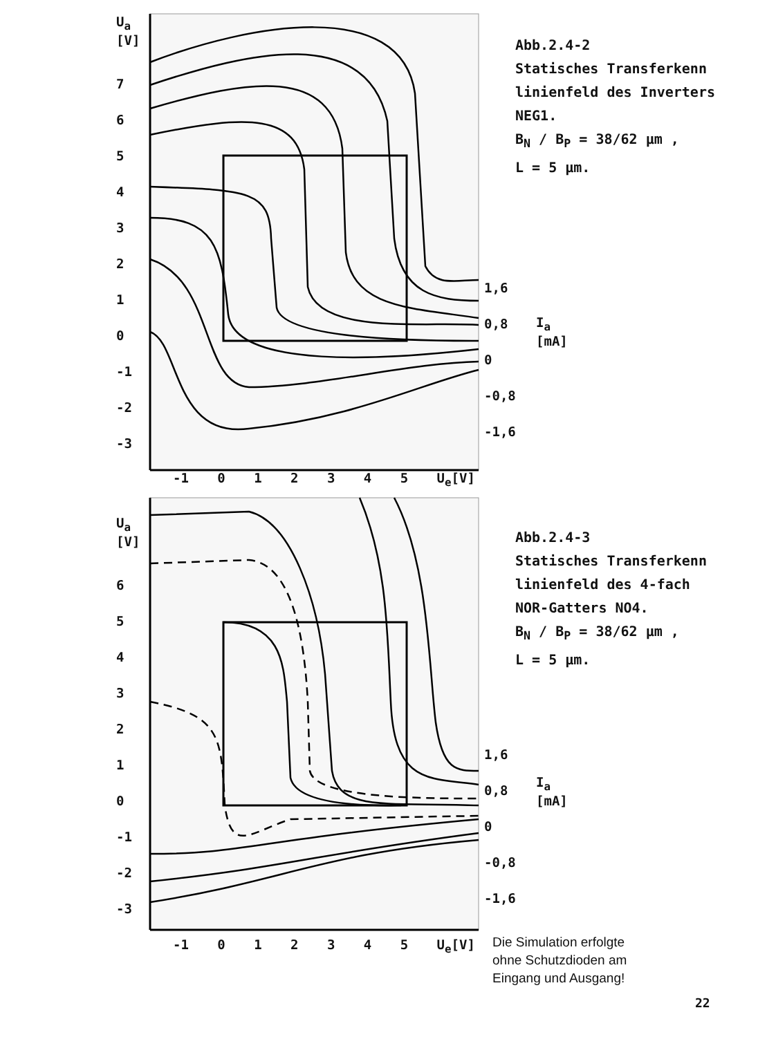Abb.2.4-2
Statisches Transferkenn
linienfeld des Inverters
NEG1.
B<sub>N</sub> / B<sub>P</sub> = 38/62 µm ,
L = 5 µm.
Abb.2.4-3
Statisches Transferkenn
linienfeld des 4-fach
NOR-Gatters NO4.
B<sub>N</sub> / B<sub>P</sub> = 38/62 µm ,
L = 5 µm.
U<sub>a</sub>
[V]
7
6
5
4
3
2
1
0
-1
-2
-3
-1 0 1 2 3 4 5 U<sub>e</sub>[V]
1,6
0,8
0
-0,8
-1,6
I<sub>a</sub>
[mA]
U<sub>a</sub>
[V]
6
5
4
3
2
1
0
-1
-2
-3
-1 0 1 2 3 4 5 U<sub>e</sub>[V]
1,6
0,8
0
-0,8
-1,6
I<sub>a</sub>
[mA]
Die Simulation erfolgte
ohne Schutzdioden am
Eingang und Ausgang!
22